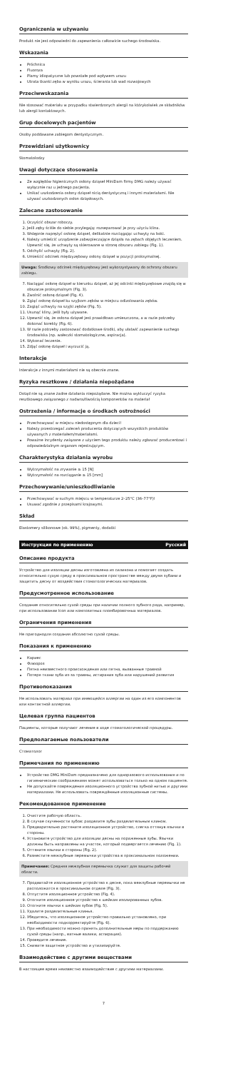Ograniczenia w używaniu
Produkt nie jest odpowiedni do zapewnienia całkowicie suchego środowiska.
Wskazania
Próchnica
Fluoroza
Plamy idiopatyczne lub powstałe pod wpływem urazu
Utrata tkanki zęba w wyniku urazu, ścierania lub wad rozwojowych
Przeciwwskazania
Nie stosować materiału w przypadku stwierdzonych alergii na którykolwiek ze składników lub alergii kontaktowych.
Grup docelowych pacjentów
Osoby poddawane zabiegom dentystycznym.
Przewidziani użytkownicy
Stomatolodzy
Uwagi dotyczące stosowania
Ze względów higienicznych osłony dziąseł MiniDam firmy DMG należy używać wyłącznie raz u jednego pacjenta.
Unikać uszkodzenia osłony dziąseł nicią dentystyczną i innymi materiałami. Nie używać uszkodzonych osłon dziąsłowych.
Zalecane zastosowanie
1. Oczyścić obszar roboczy.
2. Jeśli zęby ściśle do siebie przylegają: rozseparować je przy użyciu klina.
3. Wstępnie naprężyć osłonę dziąseł, delikatnie rozciągając uchwyty na boki.
4. Należy umieścić urządzenie zabezpieczające dziąsła na zębach objętych leczeniem. Upewnić się, że uchwyty są skierowane w stronę obszaru zabiegu (Fig. 1).
5. Odchylić uchwyty (Fig. 2).
6. Umieścić odcinek międzyzębowy osłony dziąseł w pozycji proksymalnej.
Uwaga: Środkowy odcinek międzyzębowy jest wykorzystywany do ochrony obszaru zabiegu.
7. Naciągać osłonę dziąseł w kierunku dziąseł, aż jej odcinki międzyzębowe znajdą się w obszarze proksymalnym (Fig. 3).
8. Zwolnić osłonę dziąseł (Fig. 4).
9. Zgiąć osłonę dziąseł ku szyjkom zębów w miejscu odizolowania zębów.
10. Zagiąć uchwyty na szyjki zębów (Fig. 5).
11. Usunąć kliny, jeśli były używane.
12. Upewnić się, że osłona dziąseł jest prawidłowo umieszczona, a w razie potrzeby dokonać korekty (Fig. 6).
13. W razie potrzeby zastosować dodatkowe środki, aby ułatwić zapewnienie suchego środowiska (np. wałeczki stomatologiczne, aspiracja).
14. Wykonać leczenie.
15. Zdjąć osłonę dziąseł i wyrzucić ją.
Interakcje
Interakcje z innymi materiałami nie są obecnie znane.
Ryzyka resztkowe / działania niepożądane
Dotąd nie są znane żadne działania niepożądane. Nie można wykluczyć ryzyka resztkowego związanego z nadwrażliwością komponentów na materiał
Ostrzeżenia / informacje o środkach ostrożności
Przechowywać w miejscu niedostępnym dla dzieci!
Należy przestrzegać zaleceń producenta dotyczących wszystkich produktów używanych z materiałem/materiałami.
Poważne incydenty związane z użyciem tego produktu należy zgłaszać producentowi i odpowiedzialnym organom rejestrującym.
Charakterystyka działania wyrobu
Wytrzymałość na zrywanie ≥ 15 [N]
Wytrzymałość na rozciąganie ≥ 15 [mm]
Przechowywanie/unieszkodliwianie
Przechowywać w suchym miejscu w temperaturze 2–25°C (36–77°F)!
Usuwać zgodnie z przepisami krajowymi.
Skład
Elastomery silikonowe (ok. 99%), pigmenty, dodatki
Инструкция по применению Русский
Описание продукта
Устройство для изоляции десны изготовлена из силикона и помогает создать относительно сухую среду в проксимальном пространстве между двумя зубами и защитить десну от воздействия стоматологических материалов.
Предусмотренное использование
Создание относительно сухой среды при наличии полного зубного ряда, например, при использовании Icon или композитных пломбировочных материалов.
Ограничения применения
Не пригоднодля создания абсолютно сухой среды.
Показания к применению
Кариес
Флюороз
Пятна неизвестного происхождения или пятна, вызванные травмой
Потеря ткани зуба из-за травмы, истирания зуба или нарушений развития
Противопоказания
Не использовать материал при имеющейся аллергии на один из его компонентов или контактной аллергии.
Целевая группа пациентов
Пациенты, которые получают лечение в ходе стоматологической процедуры.
Предполагаемые пользователи
Стоматолог
Примечания по применению
Устройство DMG MiniDam предназначено для одноразового использования и по гигиеническим соображениям может использоваться только на одном пациенте.
Не допускайте повреждения изоляционного устройства зубной нитью и другими материалами. Не использовать повреждённые изоляционные системы.
Рекомендованное применение
1. Очистите рабочую область.
2. В случае скученности зубов: разделите зубы разделительным клином.
3. Предварительно растяните изоляционное устройство, слегка оттянув язычки в стороны.
4. Установите устройство для изоляции десны на пораженные зубы. Язычки должны быть направлены на участок, который подвергается лечению (Fig. 1).
5. Оттяните язычки в стороны (Fig. 2).
6. Разместите межзубные перемычки устройства в проксимальном положении.
Примечание: Средняя межзубная перемычка служит для защиты рабочей области.
7. Продвигайте изоляционное устройство к десне, пока межзубные перемычки не расположатся в проксимальном отделе (Fig. 3).
8. Отпустите изоляционное устройство (Fig. 4).
9. Отогните изоляционное устройство к шейкам изолированных зубов.
10. Отогните язычки к шейкам зубов (Fig. 5).
11. Удалите разделительные клинья.
12. Убедитесь, что изоляционное устройство правильно установлено, при необходимости подкорректируйте (Fig. 6).
13. При необходимости можно принять дополнительные меры по поддержанию сухой среды (напр., ватные валики, аспирация).
14. Проведите лечение.
15. Снимите защитное устройство и утилизируйте.
Взаимодействие с другими веществами
В настоящее время неизвестно взаимодействие с другими материалами.
7